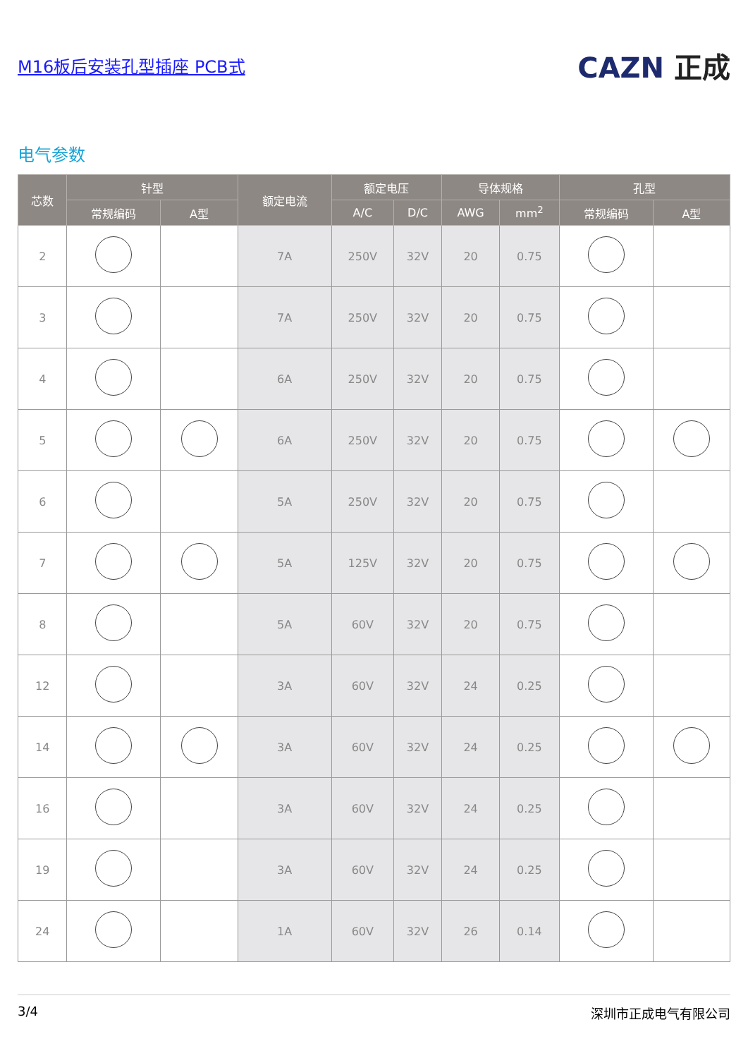M16板后安装孔型插座 PCB式
CAZN 正成
电气参数
| 芯数 | 针型 | | 额定电流 | 额定电压 | | 导体规格 | | 孔型 | |
| --- | --- | --- | --- | --- | --- | --- | --- | --- | --- |
| | 常规编码 | A型 | | A/C | D/C | AWG | mm<sup>2</sup> | 常规编码 | A型 |
| 2 | | | 7A | 250V | 32V | 20 | 0.75 | | |
| 3 | | | 7A | 250V | 32V | 20 | 0.75 | | |
| 4 | | | 6A | 250V | 32V | 20 | 0.75 | | |
| 5 | | | 6A | 250V | 32V | 20 | 0.75 | | |
| 6 | | | 5A | 250V | 32V | 20 | 0.75 | | |
| 7 | | | 5A | 125V | 32V | 20 | 0.75 | | |
| 8 | | | 5A | 60V | 32V | 20 | 0.75 | | |
| 12 | | | 3A | 60V | 32V | 24 | 0.25 | | |
| 14 | | | 3A | 60V | 32V | 24 | 0.25 | | |
| 16 | | | 3A | 60V | 32V | 24 | 0.25 | | |
| 19 | | | 3A | 60V | 32V | 24 | 0.25 | | |
| 24 | | | 1A | 60V | 32V | 26 | 0.14 | | |
3/4 深圳市正成电气有限公司